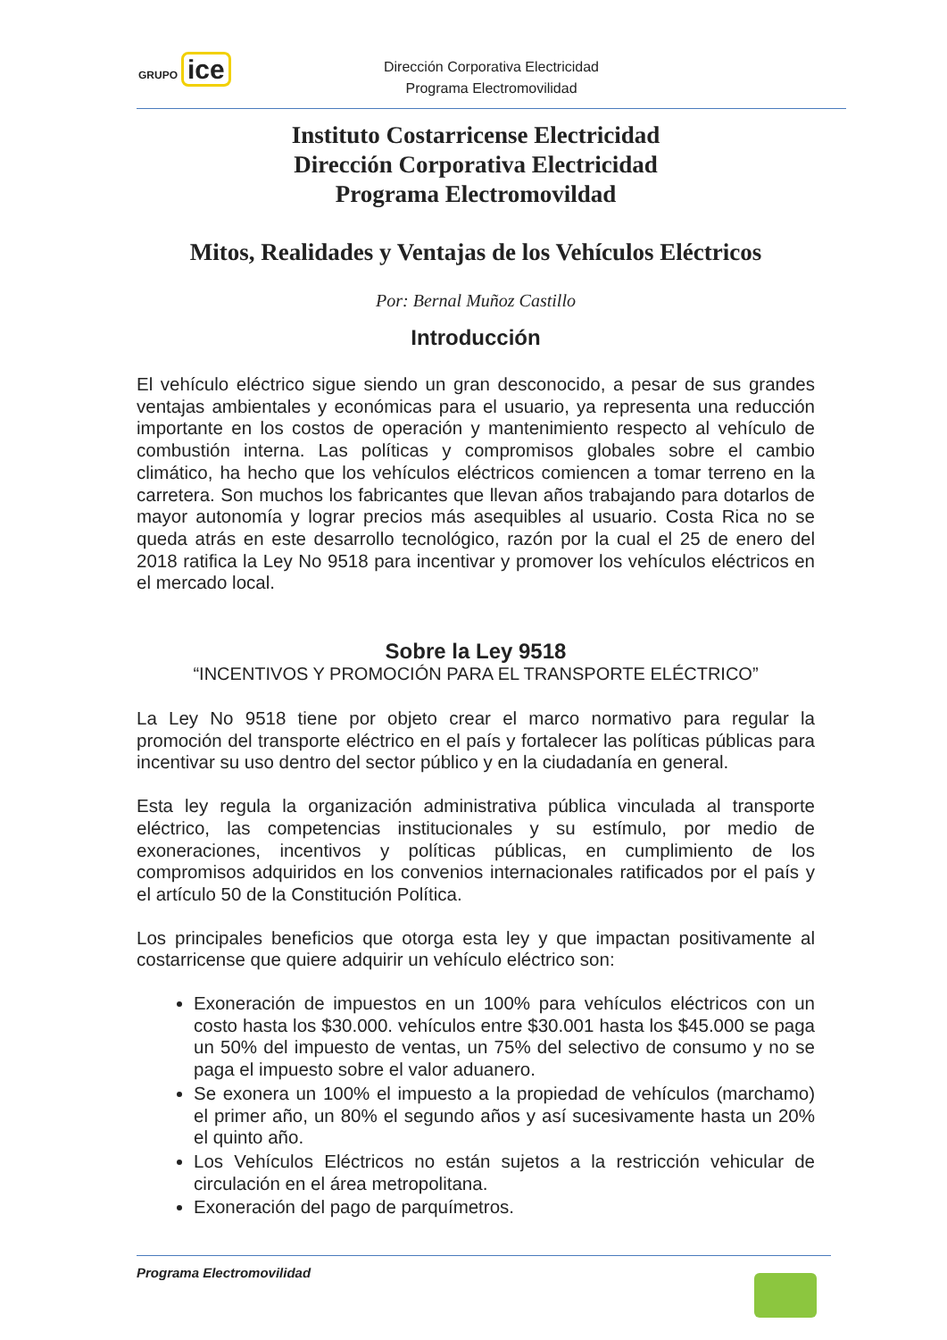GRUPO ice
Dirección Corporativa Electricidad
Programa Electromovilidad
Instituto Costarricense Electricidad
Dirección Corporativa Electricidad
Programa Electromovildad
Mitos, Realidades y Ventajas de los Vehículos Eléctricos
Por: Bernal Muñoz Castillo
Introducción
El vehículo eléctrico sigue siendo un gran desconocido, a pesar de sus grandes ventajas ambientales y económicas para el usuario, ya representa una reducción importante en los costos de operación y mantenimiento respecto al vehículo de combustión interna. Las políticas y compromisos globales sobre el cambio climático, ha hecho que los vehículos eléctricos comiencen a tomar terreno en la carretera. Son muchos los fabricantes que llevan años trabajando para dotarlos de mayor autonomía y lograr precios más asequibles al usuario. Costa Rica no se queda atrás en este desarrollo tecnológico, razón por la cual el 25 de enero del 2018 ratifica la Ley No 9518 para incentivar y promover los vehículos eléctricos en el mercado local.
Sobre la Ley 9518
“INCENTIVOS Y PROMOCIÓN PARA EL TRANSPORTE ELÉCTRICO”
La Ley No 9518 tiene por objeto crear el marco normativo para regular la promoción del transporte eléctrico en el país y fortalecer las políticas públicas para incentivar su uso dentro del sector público y en la ciudadanía en general.
Esta ley regula la organización administrativa pública vinculada al transporte eléctrico, las competencias institucionales y su estímulo, por medio de exoneraciones, incentivos y políticas públicas, en cumplimiento de los compromisos adquiridos en los convenios internacionales ratificados por el país y el artículo 50 de la Constitución Política.
Los principales beneficios que otorga esta ley y que impactan positivamente al costarricense que quiere adquirir un vehículo eléctrico son:
Exoneración de impuestos en un 100% para vehículos eléctricos con un costo hasta los $30.000. vehículos entre $30.001 hasta los $45.000 se paga un 50% del impuesto de ventas, un 75% del selectivo de consumo y no se paga el impuesto sobre el valor aduanero.
Se exonera un 100% el impuesto a la propiedad de vehículos (marchamo) el primer año, un 80% el segundo años y así sucesivamente hasta un 20% el quinto año.
Los Vehículos Eléctricos no están sujetos a la restricción vehicular de circulación en el área metropolitana.
Exoneración del pago de parquímetros.
Programa Electromovilidad